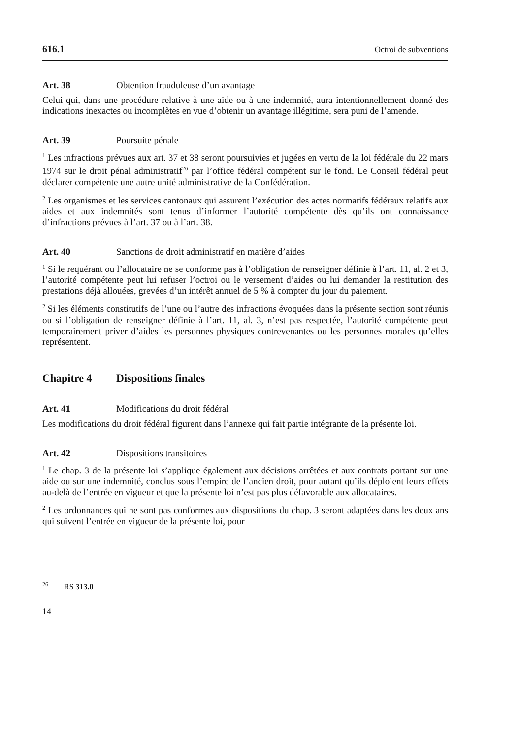616.1 Octroi de subventions
Art. 38 Obtention frauduleuse d’un avantage
Celui qui, dans une procédure relative à une aide ou à une indemnité, aura intentionnellement donné des indications inexactes ou incomplètes en vue d’obtenir un avantage illégitime, sera puni de l’amende.
Art. 39 Poursuite pénale
<sup>1</sup> Les infractions prévues aux art. 37 et 38 seront poursuivies et jugées en vertu de la loi fédérale du 22 mars 1974 sur le droit pénal administratif<sup>26</sup> par l’office fédéral compétent sur le fond. Le Conseil fédéral peut déclarer compétente une autre unité administrative de la Confédération.
<sup>2</sup> Les organismes et les services cantonaux qui assurent l’exécution des actes normatifs fédéraux relatifs aux aides et aux indemnités sont tenus d’informer l’autorité compétente dès qu’ils ont connaissance d’infractions prévues à l’art. 37 ou à l’art. 38.
Art. 40 Sanctions de droit administratif en matière d’aides
<sup>1</sup> Si le requérant ou l’allocataire ne se conforme pas à l’obligation de renseigner définie à l’art. 11, al. 2 et 3, l’autorité compétente peut lui refuser l’octroi ou le versement d’aides ou lui demander la restitution des prestations déjà allouées, grevées d’un intérêt annuel de 5 % à compter du jour du paiement.
<sup>2</sup> Si les éléments constitutifs de l’une ou l’autre des infractions évoquées dans la présente section sont réunis ou si l’obligation de renseigner définie à l’art. 11, al. 3, n’est pas respectée, l’autorité compétente peut temporairement priver d’aides les personnes physiques contrevenantes ou les personnes morales qu’elles représentent.
Chapitre 4 Dispositions finales
Art. 41 Modifications du droit fédéral
Les modifications du droit fédéral figurent dans l’annexe qui fait partie intégrante de la présente loi.
Art. 42 Dispositions transitoires
<sup>1</sup> Le chap. 3 de la présente loi s’applique également aux décisions arrêtées et aux contrats portant sur une aide ou sur une indemnité, conclus sous l’empire de l’ancien droit, pour autant qu’ils déploient leurs effets au-delà de l’entrée en vigueur et que la présente loi n’est pas plus défavorable aux allocataires.
<sup>2</sup> Les ordonnances qui ne sont pas conformes aux dispositions du chap. 3 seront adaptées dans les deux ans qui suivent l’entrée en vigueur de la présente loi, pour
<sup>26</sup> RS 313.0
14